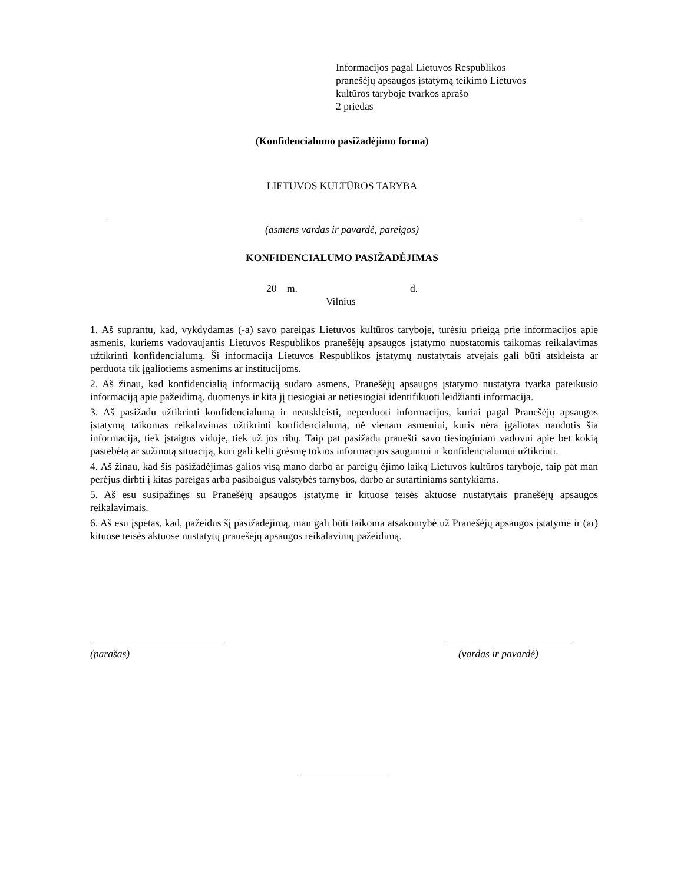Informacijos pagal Lietuvos Respublikos
pranešėjų apsaugos įstatymą teikimo Lietuvos
kultūros taryboje tvarkos aprašo
2 priedas
(Konfidencialumo pasižadėjimo forma)
LIETUVOS KULTŪROS TARYBA
(asmens vardas ir pavardė, pareigos)
KONFIDENCIALUMO PASIŽADĖJIMAS
20 m. d.
Vilnius
1. Aš suprantu, kad, vykdydamas (-a) savo pareigas Lietuvos kultūros taryboje, turėsiu prieigą prie informacijos apie asmenis, kuriems vadovaujantis Lietuvos Respublikos pranešėjų apsaugos įstatymo nuostatomis taikomas reikalavimas užtikrinti konfidencialumą. Ši informacija Lietuvos Respublikos įstatymų nustatytais atvejais gali būti atskleista ar perduota tik įgaliotiems asmenims ar institucijoms.
2. Aš žinau, kad konfidencialią informaciją sudaro asmens, Pranešėjų apsaugos įstatymo nustatyta tvarka pateikusio informaciją apie pažeidimą, duomenys ir kita jį tiesiogiai ar netiesiogiai identifikuoti leidžianti informacija.
3. Aš pasižadu užtikrinti konfidencialumą ir neatskleisti, neperduoti informacijos, kuriai pagal Pranešėjų apsaugos įstatymą taikomas reikalavimas užtikrinti konfidencialumą, nė vienam asmeniui, kuris nėra įgaliotas naudotis šia informacija, tiek įstaigos viduje, tiek už jos ribų. Taip pat pasižadu pranešti savo tiesioginiam vadovui apie bet kokią pastebėtą ar sužinotą situaciją, kuri gali kelti grėsmę tokios informacijos saugumui ir konfidencialumui užtikrinti.
4. Aš žinau, kad šis pasižadėjimas galios visą mano darbo ar pareigų ėjimo laiką Lietuvos kultūros taryboje, taip pat man perėjus dirbti į kitas pareigas arba pasibaigus valstybės tarnybos, darbo ar sutartiniams santykiams.
5. Aš esu susipažinęs su Pranešėjų apsaugos įstatyme ir kituose teisės aktuose nustatytais pranešėjų apsaugos reikalavimais.
6. Aš esu įspėtas, kad, pažeidus šį pasižadėjimą, man gali būti taikoma atsakomybė už Pranešėjų apsaugos įstatyme ir (ar) kituose teisės aktuose nustatytų pranešėjų apsaugos reikalavimų pažeidimą.
(parašas) (vardas ir pavardė)